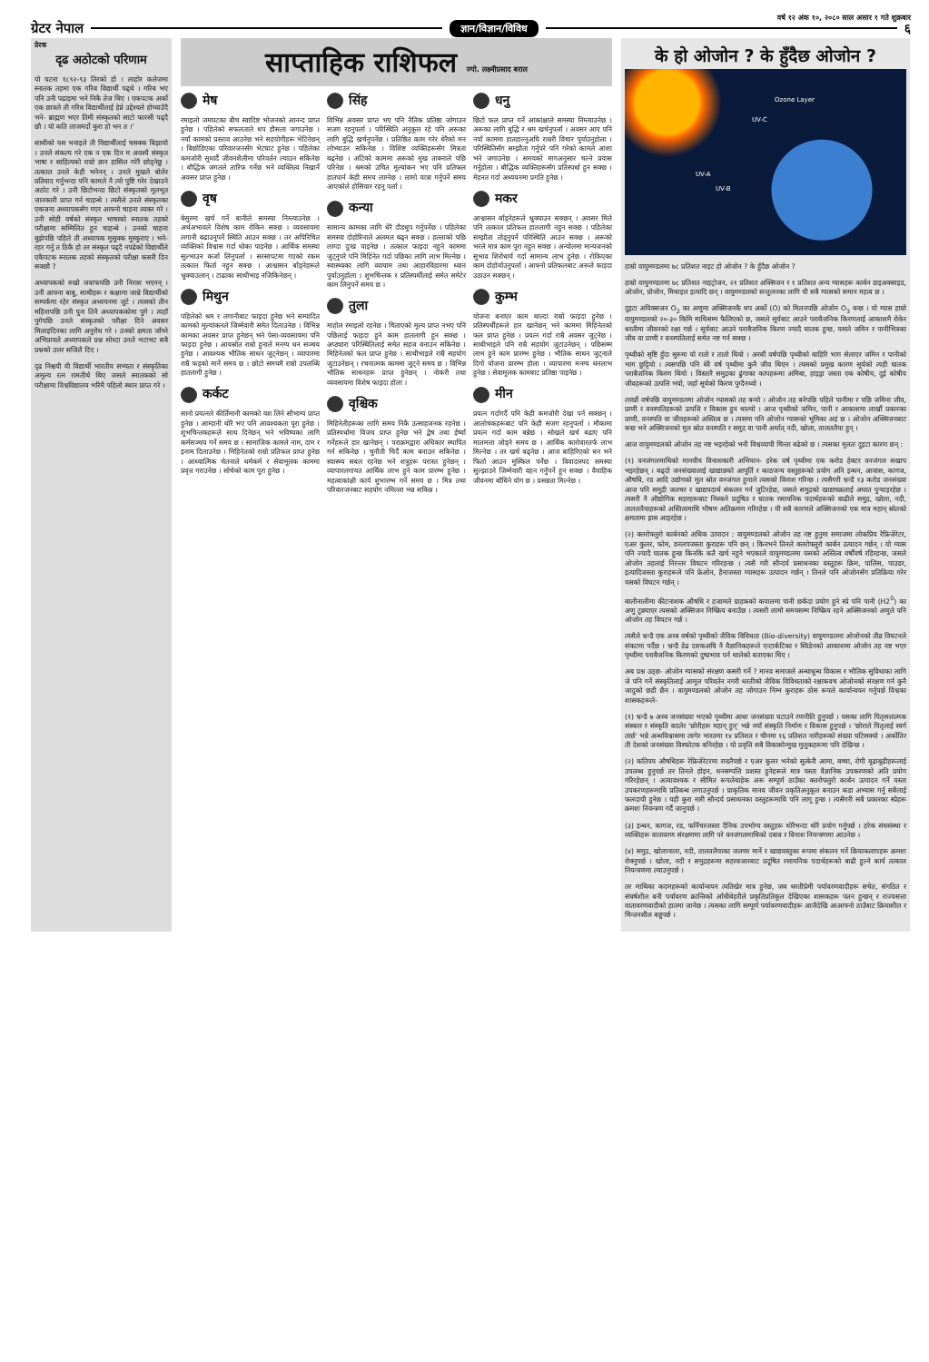वर्ष १२ अंक १०, २०८० साल असार १ गते शुक्रबार
ग्रेटर नेपाल ज्ञान/विज्ञान/विविध ६
प्रेरक
दृढ अठोटको परिणाम
यो घटना १८९२-९३ तिरको हो । लाहोर कलेजमा स्नातक तहमा एक गरिब विद्यार्थी पढ्थे । गरिब भए पनि उनी पढाइमा भने निकै तेज थिए । एकपटक अर्को एक छात्रले ती गरिब विद्यार्थीलाई हेप्ने उद्देश्यले होच्याउँदै भने- ब्राह्मण भएर तिमी संस्कृतको साटो फारसी पढ्दै छौ । यो कति लाजमर्दो कुरा हो भन त ।'
साथीको यस भनाइले ती विद्यार्थीलाई चसक्क बिझायो । उनले संकल्प गरे एक न एक दिन म अवश्यै संस्कृत भाषा र साहित्यको राम्रो ज्ञान हासिल गरेरै छोड्नेछु । तत्काल उनले केही भनेनन् । उनले मुखले बोलेर प्रतिवाद गर्नुभन्दा पनि कामले नै त्यो पुष्टि गरेर देखाउने अठोट गरे । उनी छिटोभन्दा छिटो संस्कृतको मूलभूत जानकारी प्राप्त गर्न चाहन्थे । त्यसैले उनले संस्कृतका एकजना अध्यापकसँग गएर आफ्नो चाहना व्यक्त गरे । उनी सोही वर्षको संस्कृत भाषाको स्नातक तहको परीक्षामा सम्मिलित हुन चाहन्थे । उनको चाहना बुझेपछि पहिले ती अध्यापक मुसुक्क मुस्कुराए । भने- रहर गर्नु त ठिकै हो तर संस्कृत पढ्दै नपढेको विद्यार्थीले एकैपटक स्नातक तहको संस्कृतको परीक्षा कसरी दिन सक्छौ ?
अध्यापकको रुखो जवाफपछि उनी निराश भएनन् । उनी आफ्ना बाबु, साथीहरू र कक्षामा जान्ने विद्यार्थीको सम्पर्कमा रहेर संस्कृत अध्ययनमा जुटे । त्यसको तीन महिनापछि उनी पुनः तिनै अध्यापककोमा पुगे । त्यहाँ पुगेपछि उनले संस्कृतको परीक्षा दिने अवसर मिलाइदिनका लागि अनुरोध गरे । उनको क्षमता जाँच्ने अभिप्रायले अध्यापकले प्रश्न सोध्दा उनले भटाभट सबै प्रश्नको उत्तर सजिलै दिए ।
दृढ निश्चयी यी विद्यार्थी भारतीय सभ्यता र संस्कृतिका अमूल्य रत्न रामतीर्थ थिए जसले स्नातकको सो परीक्षामा विश्वविद्यालय भरिमै पहिलो स्थान प्राप्त गरे ।
साप्ताहिक राशिफल ज्यो. लक्ष्मीप्रसाद बराल
मेष
रमाइलो जमघटका बीच स्वादिष्ट भोजनको आनन्द प्राप्त हुनेछ । पहिलेको सफलताले थप हौसला जगाउनेछ । नयाँ कामको प्रस्ताव आउनेछ भने सहयोगीहरू भेटिनेछन् । बिछोडिएका परिवारजनसँग भेटघाट हुनेछ । पहिलेका कमजोरी सुधार्दै जीवनशैलीमा परिवर्तन ल्याउन सकिनेछ । बौद्धिक जगतले तारिफ गर्नेछ भने व्यक्तित्व निखार्ने अवसर प्राप्त हुनेछ ।
वृष
बेसुरमा खर्च गर्ने बानीले समस्या निम्त्याउनेछ । अर्थअभावले विशेष काम रोकिन सक्छ । व्यवसायमा लगानी बढाउनुपर्ने स्थिति आउन सक्छ । तर अपिरिचित व्यक्तिको विश्वास गर्दा धोका पाइनेछ । आर्थिक समस्या सुल्भाउन कर्जा लिनुपर्ला । सरसापटमा गएको रकम तत्काल फिर्ता नहुन सक्छ । आश्वासन बाँड्नेहरूले भ्रुक्याउलान् । टाढाका साथीभाइ नजिकिनेछन् ।
मिथुन
पहिलेको श्रम र लगानीबाट फाइदा हुनेछ भने सम्पादित कामको मूल्यांकनले जिम्मेवारी समेत दिलाउनेछ । विभिन्न कामका अवसर प्राप्त हुनेछन् भने पेसा-व्यवसायमा पनि फाइदा हुनेछ । आयस्रोत राम्रो हुनाले मनग्य धन सञ्चय हुनेछ । आवश्यक भौतिक साधन जुट्नेछन् । व्यापारमा राम्रै फड्को मार्ने समय छ । छोटो समयमै राम्रो उपलब्धि हातलागी हुनेछ ।
कर्कट
सानो प्रयत्नले कीर्तिमानी कामको यश लिने सौभाग्य प्राप्त हुनेछ । आम्दानी थोरै भए पनि आवश्यकता पूरा हुनेछ । शुभचिन्तकहरूले साथ दिनेछन् भने भविष्यका लागि कर्मसञ्चय गर्ने समय छ । सामाजिक कामले नाम, दाम र इनाम दिलाउनेछ । मिहिनेतको राम्रो प्रतिफल प्राप्त हुनेछ । आध्यात्मिक चेतनाले धर्मकर्म र सेवामूलक काममा प्रवृत्त गराउनेछ । सोचेको काम पूरा हुनेछ ।
सिंह
विभिन्न अवसर प्राप्त भए पनि नैतिक प्रतिष्ठा जोगाउन सजग रहनुपर्ला । परिस्थिति अनुकूल रहे पनि अरूका लागि बुद्धि खर्चनुपर्नेछ । प्रतिष्ठित काम गरेर धेरैको मन लोभ्याउन सकिनेछ । विशिष्ट व्यक्तिहरूसँग मित्रता बढ्नेछ । आँटेको काममा अरूको मुख ताक्नाले पछि परिनेछ । श्रमको उचित मूल्यांकन भए पनि प्रतिफल हातपार्न केही समय लाग्नेछ । लामो यात्रा गर्नुपर्ने समय आएकोले होसियार रहनु पर्ला ।
कन्या
सामान्य कामका लागि धेरै दौडधुप गर्नुपर्नेछ । पहिलेका समस्या दोहोरिनाले अलमल बढ्न सक्छ । हल्लाको पछि लाग्दा दुःख पाइनेछ । तत्काल फाइदा नहुने काममा जुट्नुपरे पनि मिहिनेत गर्दा पछिका लागि लाभ मिल्नेछ । स्वास्थ्यका लागि व्यायाम तथा आहारविहारमा ध्यान पुर्याउनुहोला । शुभचिन्तक र प्रतिस्पर्धीलाई समेत समेटेर काम लिनुपर्ने समय छ ।
तुला
माहोल रमाइलो रहनेछ । चिताएको मूल्य प्राप्त नभए पनि पछिलाई फाइदा हुने काम हातलागी हुन सक्छ । अप्ठ्यारा परिस्थितिलाई समेत सहज बनाउन सकिनेछ । मिहिनेतको फल प्राप्त हुनेछ । साथीभाइले राम्रै सहयोग जुटाउनेछन् । रचनात्मक काममा जुट्ने समय छ । विभिन्न भौतिक साधनहरू प्राप्त हुनेछन् । नोकरी तथा व्यवसायमा विशेष फाइदा होला ।
वृश्चिक
मिहिनेतीहरूका लागि समय निकै उत्साहजनक रहनेछ । प्रतिस्पर्धामा विजय प्राप्त हुनेछ भने द्वेष तथा ईर्ष्या गर्नेहरूले हार खानेछन् । पराक्रमद्वारा अधिकार स्थापित गर्न सकिनेछ । चुनौती चिर्दै काम बनाउन सकिनेछ । स्वास्थ्य सबल रहनेछ भने शत्रुहरू परास्त हुनेछन् । व्यापारलगायत आर्थिक लाभ हुने काम प्रारम्भ हुनेछ । महत्वाकांक्षी कार्य शुभारम्भ गर्ने समय छ । मित्र तथा परिवारजनबाट सहयोग नमिल्ला भन्न सकिन्न ।
धनु
छिटो फल प्राप्त गर्ने आकांक्षाले समस्या निम्त्याउनेछ । अरूका लागि बुद्धि र श्रम खर्चनुपर्ला । अवसर आए पनि नयाँ काममा हातहाल्नुअघि राम्ररी विचार पुर्याउनुहोला । परिस्थितिसँग सम्झौता गर्नुपरे पनि गरेको कामले आशा भने जगाउनेछ । समयको मागअनुसार चल्ने प्रयास गर्नुहोला । बौद्धिक व्यक्तिहरूसँग प्रतिस्पर्धा हुन सक्छ । मेहनत गर्दा अध्ययनमा प्रगति हुनेछ ।
मकर
आश्वासन बाँड्नेहरूले भ्रुक्याउन सक्छन् । अवसर मिले पनि तत्काल प्रतिफल हातलागी नहुन सक्छ । पहिलेका सम्झौता तोड्नुपर्ने परिस्थिति आउन सक्छ । अरूको भरले मात्र काम पूरा नहुन सक्छ । अन्योलमा मान्यजनको सुभाव शिरोधार्य गर्दा सामान्य लाभ हुनेछ । रोकिएका काम दोहोर्याउनुपर्ला । आफ्नो प्रतिफलबाट अरूले फाइदा उठाउन सक्छन् ।
कुम्भ
योजना बनाएर काम थाल्दा राम्रो फाइदा हुनेछ । प्रतिस्पर्धीहरूले हार खानेछन् भने काममा मिहिनेतको फल प्राप्त हुनेछ । प्रयत्न गर्दा राम्रै अवसर जुट्नेछ । साथीभाइले पनि राम्रै सहयोग जुटाउनेछन् । पछिसम्म लाभ हुने काम प्रारम्भ हुनेछ । भौतिक साधन जुट्नाले दिगो योजना प्रारम्भ होला । व्यापारमा मनग्य धनलाभ हुनेछ । सेवामूलक कामबाट प्रतिष्ठा पाइनेछ ।
मीन
प्रयत्न गर्दागर्दै पनि केही कमजोरी देखा पर्न सक्छन् । आलोचकहरूबाट पनि केही सजग रहनुपर्ला । मौकामा प्रयत्न गर्दा काम बन्नेछ । सोखले खर्च बढाए पनि मालमत्ता जोड्ने समय छ । आर्थिक कारोवारतर्फ लाभ मिल्नेछ । तर खर्च बढ्नेछ । आज बाहिरिएको धन भने फिर्ता आउन मुस्किल पर्नेछ । विवादास्पद समस्या सुल्झाउने जिम्मेवारी वहन गर्नुपर्ने हुन सक्छ । वैवाहिक जीवनमा बाँधिने योग छ । प्रसन्नता मिल्नेछ ।
के हो ओजोन ? के हुँदैछ ओजोन ?
Ozone Layer
UV-C
UV-A
UV-B
हाम्रो वायुमण्डलमा ७८ प्रतिशत नाइट हो ओजोन ? के हुँदैछ ओजोन ?
हाम्रो वायुमण्डलमा ७८ प्रतिशत नाइट्रोजन, २१ प्रतिशत अक्सिजन र १ प्रतिशत अन्य ग्यासहरू कार्बन डाइअक्साइड, ओजोन, प्रोजोन, मिथाइल इत्यादि छन् । वायुमण्डलको सन्तुलनका लागि यी सबै ग्यासको समान महत्व छ ।
दुइटा अयिक्सजन O<sub>2</sub> का अणुमा अक्सिजनकै थप अर्को (O) को मिलनपछि ओजोन O<sub>3</sub> बन्छ । यो ग्यास हाम्रो वायुमण्डलको २०-३० किमि माथिसम्म फैलिएको छ, जसले सूर्यबाट आउने पराबैजनिक किरणलाई आकाशमै रोकेर धरतीमा जीवनको रक्षा गर्छ । सूर्यबाट आउने पराबैजनिक किरण ज्यादै घातक हुन्छ, यसले जमिन र पानीभित्रका जीव वा प्राणी र वनस्पतिलाई समेत नष्ट गर्न सक्छ ।
पृथ्वीको सृष्टि हुँदा सुरुमा यो रातो र तातो थियो । अरबौं वर्षपछि पृथ्वीको बाहिरि भाग सेलाएर जमिन र पानीको भाग छुट्टियो । त्यसपछि पनि धेरै वर्ष पृथ्वीमा कुनै जीव थिएन । त्यसको प्रमुख कारण सूर्यको त्यही घातक पराबैजनिक किरण थियो । विस्तारै समुद्रका ढुंगाका कापहरूमा अमिबा, हाइड्रा जस्ता एक कोषीय, दुई कोषीय जीवहरूको उत्पत्ति भयो, जहाँ सूर्यको किरण पुग्दैनथ्यो ।
लाखौं वर्षपछि वायुमण्डलमा ओजोन ग्यासको तह बन्यो । ओजोन तह बनेपछि पहिले पानीमा र पछि जमिना जीव, प्राणी र वनस्पतिहरूको उत्पत्ति र विकास हुन थाल्यो । आज पृथ्वीको जमिन, पानी र आकाशमा लाखौं प्रकारका प्राणी, वनस्पति वा जीवहरूको अस्तित्व छ । त्यसमा पनि ओजोन ग्यासको भूमिका अहं छ । ओजोन अक्सिजनबाट बन्छ भने अक्सिजनको मूल स्रोत वनस्पति र समुद्र वा पानी अर्थात् नदी, खोला, तालतलैया हुन् ।
आज वायुमण्डलको ओजोन तह नष्ट भइरहेको भनी विश्वव्यापी चिन्ता बढेको छ । त्यसका मूलतः दुइटा कारण छन् :
(१) वनजंगलमाथिको मानवीय विनाशकारी अभियान- हरेक वर्ष पृथ्वीमा एक करोड हेक्टर वनजंगल सखाप भइरहेछन् । बढ्दो जनसंख्यालाई खाद्यान्नको आपूर्ति र काठजन्य वस्तुहरूको प्रयोग अनि इन्धन, आवास, कागज, औषधि, रड आदि उद्योगको मूल स्रोत वनजंगल हुनाले त्यसको विनाश गरिन्छ । त्यसैगरी भ्रन्डै १३ करोड जनसंख्या आज पनि समुद्री जलचर र खाद्यपदार्थ संकलन गर्न जुटिरहेछ, जसले समुद्रको खाद्यचक्रलाई अघात पुऱ्याइरहेछ । त्यसरी नै औद्योगिक सहरहरूबाट निस्कने प्रदूषित र घातक रसायनिक पदार्थहरूको बाढीले समुद्र, खोला, नदी, तालतलैयाहरूको अस्तित्वमाथि भीषण अतिक्रमण गरिरहेछ । यी सबै कारणले अक्सिजनको एक मात्र महान् स्रोतको क्षमतामा ह्रास आइरहेछ ।
(२) क्लरोफ्लुरो कार्बनको अधिक उत्पादन : वायुमण्डलको ओजोन तह नष्ट हुनुमा समाजमा लोकप्रिय रेफ्रिजेरेटर, एअर कुलर, फोम, डनलपजस्ता कुराहरू पनि छन् । किनभने तिनले क्लरोफ्लुरो कार्बन उत्पादन गर्छन् । यो ग्यास पनि ज्यादै घातक हुन्छ किनकि कतै खर्च नहुने भएकाले वायुमण्डलमा यसको अस्तित्व वर्षौंवर्ष रहिरहन्छ, जसले ओजोन तहलाई निरन्तर विघटन गरिरहन्छ । त्यसै गरी सौन्दर्य प्रसाधनका वस्तुहरू क्रिम, पालिस, पाउडर, इत्यादिजस्ता कुराहरूले पनि फ्रेओन, हैनाजस्ता ग्यासहरू उत्पादन गर्छन् । तिनले पनि ओजोनसँग प्रतिक्रिया गरेर यसको विघटन गर्छन् ।
बालीनालीमा कीटनाशक औषधि र हजामले ग्राहकको कपालमा पानी छर्कंदा प्रयोग हुने स्प्रे पनि पानी (H2<sup>0</sup>) का अणु टुक्र्याएर त्यसको अक्सिजन निष्क्रिय बनाउँछ । त्यसरी लामो समयसम्म निष्क्रिय रहने अक्सिजनको अणुले पनि ओजोन तह विघटन गर्छ ।
त्यसैले भ्रन्डै एक अरब वर्षको पृथ्वीको जैविक विविधता (Bio-diversity) वायुमण्डलमा ओजोनको तीव्र विघटनले संकटमा पर्दैछ । भ्रन्डै डेढ दशकअघि नै वैज्ञानिकहरूले एन्टार्कटिका र स्विडेनको आकाशमा ओजोन तह नष्ट भएर पृथ्वीमा पराबैजनिक किरणको दुष्प्रभाव पर्न थालेको बताएका थिए ।
अब प्रश्न उठ्छ- ओजोन ग्यासको संरक्षण कसरी गर्ने ? मानव समाजले अन्धाधुन्ध विकास र भौतिक सुविधाका लागि जे पनि गर्ने संस्कृतिलाई आमूल परिवर्तन नगरी धरतीको जैविक विविधताको रक्षाकवच ओजोनको संरक्षण गर्न कुनै जादुको छडी छैन । वायुमण्डलको ओजोन तह जोगाउन निम्न कुराहरू ठोस रूपले कार्यान्वयन गर्नुपर्छ विश्वका शासकहरूले-
(१) भ्रन्डै ७ अरब जनसंख्या भएको पृथ्वीमा आधा जनसंख्या घटाउने रणनीति हुनुपर्छ । यसका लागि पितृसत्तात्मक संस्कार र संस्कृति बदलेर 'छोरीहरू महान् हुन्' भन्ने नयाँ संस्कृति निर्माण र विकास हुनुपर्छ । 'छोराले पितृलाई स्वर्ग तार्छ' भन्ने अन्धविश्वासमा लागेर भारतमा १४ प्रतिशत र चीनमा १६ प्रतिशत नारीहरूको संख्या घटिसक्यो । अर्कोतिर ती देशको जनसंख्या विस्फोटक बनिरहेछ । यो प्रवृत्ति सबै विकासोन्मुख मुलुकहरूमा पनि देखिन्छ ।
(२) कतिपय औषधिहरू रेफ्रिजेरेटरमा राख्नैपर्छ र एअर कुलर भनेको सुत्केरी आमा, बच्चा, रोगी बूढाबूढीहरूलाई उपलब्ध हुनुपर्छ तर तिनले होइन, धनसम्पत्ति प्रशस्त हुनेहरूले मात्र यस्ता वैज्ञानिक उपकरणको अति प्रयोग गरिरहेछन् । अत्यावश्यक र सीमित रूपलेबाहेक अरू सम्पूर्ण ठाउँका क्लरोफ्लुरो कार्बन उत्पादन गर्ने यस्ता उपकरणहरूमाथि प्रतिबन्ध लगाउनुपर्छ । प्राकृतिक मानव जीवन प्रकृतिअनुकूल बनाउन कडा अभ्यास गर्नु सबैलाई फलदायी हुनेछ । यही कुरा नारी सौन्दर्य प्रसाधनका वस्तुहरूमाथि पनि लागू हुन्छ । त्यसैगरी सबै प्रकारका स्प्रेहरू क्रमशः नियन्त्रण गर्दै जानुपर्छ ।
(३) इन्धन, कागज, रड, फर्निचरजस्ता दैनिक उपभोग्य वस्तुहरू थोरैभन्दा थोरै प्रयोग गर्नुपर्छ । हरेक संघसंस्था र व्यक्तिहरू वातावरण संरक्षणमा लागि परे वनजंगलमाथिको दबाव र विनाश नियन्त्रणमा आउनेछ ।
(४) समुद्र, खोलानाला, नदी, तालतलैयाका जलचर मार्ने र खाद्यवस्तुका रूपमा संकलन गर्ने क्रियाकलापहरू क्रमशः रोक्नुपर्छ । खोला, नदी र समुद्रहरूमा सहरबजारबाट प्रदूषित रसायनिक पदार्थहरूको बाढी हुल्ने कार्य तत्काल नियन्त्रणमा ल्याउनुपर्छ ।
तर माथिका कदमहरूको कार्यान्वयन त्यतिखेर मात्र हुनेछ, जब धरतीप्रेमी पर्यावरणवादीहरू सचेत, संगठित र संघर्षशील बनी पर्यावरण क्रान्तिको आँधीबेहरीले प्रकृतिप्रतिकूल देखिएका शासकहरू पतन हुन्छन् र राज्यसत्ता वातावरणवादीको हातमा जानेछ । त्यसका लागि सम्पूर्ण पर्यावरणवादीहरू आजैदेखि आआफ्नो ठाउँबाट क्रियाशील र चिन्तनशील बन्नुपर्छ ।